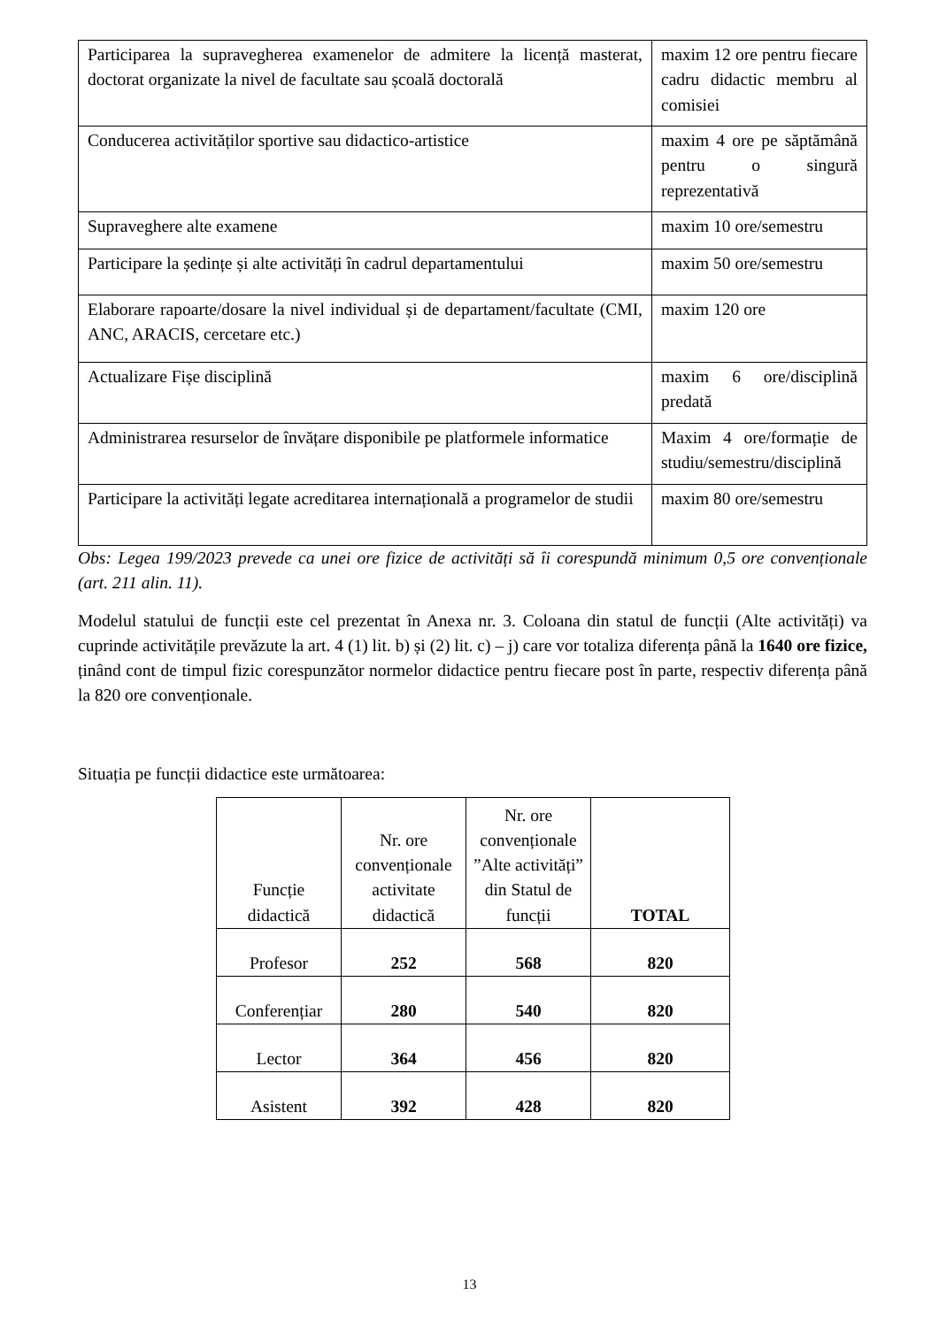| Participarea la supravegherea examenelor de admitere la licență masterat, doctorat organizate la nivel de facultate sau școală doctorală | maxim 12 ore pentru fiecare cadru didactic membru al comisiei |
| Conducerea activităților sportive sau didactico-artistice | maxim 4 ore pe săptămână pentru o singură reprezentativă |
| Supraveghere alte examene | maxim 10 ore/semestru |
| Participare la ședințe și alte activități în cadrul departamentului | maxim 50 ore/semestru |
| Elaborare rapoarte/dosare la nivel individual și de departament/facultate (CMI, ANC, ARACIS, cercetare etc.) | maxim 120 ore |
| Actualizare Fișe disciplină | maxim 6 ore/disciplină predată |
| Administrarea resurselor de învățare disponibile pe platformele informatice | Maxim 4 ore/formație de studiu/semestru/disciplină |
| Participare la activități legate acreditarea internațională a programelor de studii | maxim 80 ore/semestru |
Obs: Legea 199/2023 prevede ca unei ore fizice de activități să îi corespundă minimum 0,5 ore convenționale (art. 211 alin. 11).
Modelul statului de funcții este cel prezentat în Anexa nr. 3. Coloana din statul de funcții (Alte activități) va cuprinde activitățile prevăzute la art. 4 (1) lit. b) și (2) lit. c) – j) care vor totaliza diferența până la 1640 ore fizice, ținând cont de timpul fizic corespunzător normelor didactice pentru fiecare post în parte, respectiv diferența până la 820 ore convenționale.
Situația pe funcții didactice este următoarea:
| Funcție didactică | Nr. ore convenționale activitate didactică | Nr. ore convenționale ”Alte activități” din Statul de funcții | TOTAL |
| --- | --- | --- | --- |
| Profesor | 252 | 568 | 820 |
| Conferențiar | 280 | 540 | 820 |
| Lector | 364 | 456 | 820 |
| Asistent | 392 | 428 | 820 |
13